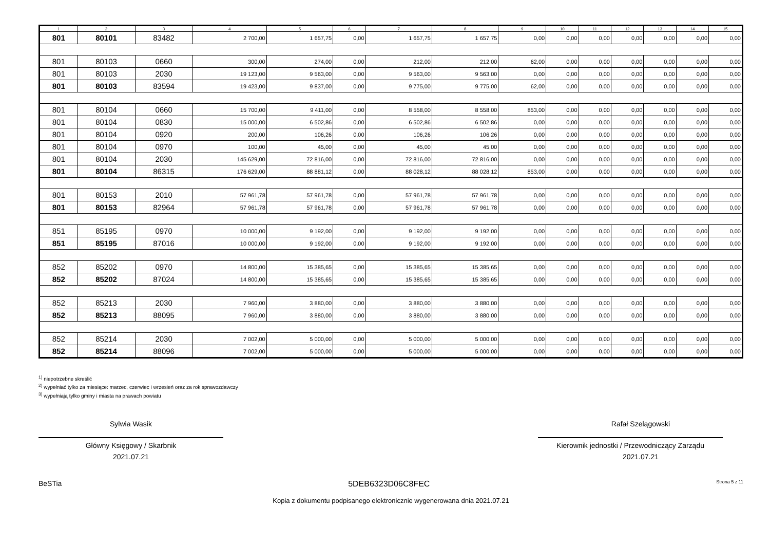| 1 | 2 | 3 | 4 | 5 | 6 | 7 | 8 | 9 | 10 | 11 | 12 | 13 | 14 | 15 |
| --- | --- | --- | --- | --- | --- | --- | --- | --- | --- | --- | --- | --- | --- | --- |
| 801 | 80101 | 83482 | 2 700,00 | 1 657,75 | 0,00 | 1 657,75 | 1 657,75 | 0,00 | 0,00 | 0,00 | 0,00 | 0,00 | 0,00 | 0,00 |
| 801 | 80103 | 0660 | 300,00 | 274,00 | 0,00 | 212,00 | 212,00 | 62,00 | 0,00 | 0,00 | 0,00 | 0,00 | 0,00 | 0,00 |
| 801 | 80103 | 2030 | 19 123,00 | 9 563,00 | 0,00 | 9 563,00 | 9 563,00 | 0,00 | 0,00 | 0,00 | 0,00 | 0,00 | 0,00 | 0,00 |
| 801 | 80103 | 83594 | 19 423,00 | 9 837,00 | 0,00 | 9 775,00 | 9 775,00 | 62,00 | 0,00 | 0,00 | 0,00 | 0,00 | 0,00 | 0,00 |
| 801 | 80104 | 0660 | 15 700,00 | 9 411,00 | 0,00 | 8 558,00 | 8 558,00 | 853,00 | 0,00 | 0,00 | 0,00 | 0,00 | 0,00 | 0,00 |
| 801 | 80104 | 0830 | 15 000,00 | 6 502,86 | 0,00 | 6 502,86 | 6 502,86 | 0,00 | 0,00 | 0,00 | 0,00 | 0,00 | 0,00 | 0,00 |
| 801 | 80104 | 0920 | 200,00 | 106,26 | 0,00 | 106,26 | 106,26 | 0,00 | 0,00 | 0,00 | 0,00 | 0,00 | 0,00 | 0,00 |
| 801 | 80104 | 0970 | 100,00 | 45,00 | 0,00 | 45,00 | 45,00 | 0,00 | 0,00 | 0,00 | 0,00 | 0,00 | 0,00 | 0,00 |
| 801 | 80104 | 2030 | 145 629,00 | 72 816,00 | 0,00 | 72 816,00 | 72 816,00 | 0,00 | 0,00 | 0,00 | 0,00 | 0,00 | 0,00 | 0,00 |
| 801 | 80104 | 86315 | 176 629,00 | 88 881,12 | 0,00 | 88 028,12 | 88 028,12 | 853,00 | 0,00 | 0,00 | 0,00 | 0,00 | 0,00 | 0,00 |
| 801 | 80153 | 2010 | 57 961,78 | 57 961,78 | 0,00 | 57 961,78 | 57 961,78 | 0,00 | 0,00 | 0,00 | 0,00 | 0,00 | 0,00 | 0,00 |
| 801 | 80153 | 82964 | 57 961,78 | 57 961,78 | 0,00 | 57 961,78 | 57 961,78 | 0,00 | 0,00 | 0,00 | 0,00 | 0,00 | 0,00 | 0,00 |
| 851 | 85195 | 0970 | 10 000,00 | 9 192,00 | 0,00 | 9 192,00 | 9 192,00 | 0,00 | 0,00 | 0,00 | 0,00 | 0,00 | 0,00 | 0,00 |
| 851 | 85195 | 87016 | 10 000,00 | 9 192,00 | 0,00 | 9 192,00 | 9 192,00 | 0,00 | 0,00 | 0,00 | 0,00 | 0,00 | 0,00 | 0,00 |
| 852 | 85202 | 0970 | 14 800,00 | 15 385,65 | 0,00 | 15 385,65 | 15 385,65 | 0,00 | 0,00 | 0,00 | 0,00 | 0,00 | 0,00 | 0,00 |
| 852 | 85202 | 87024 | 14 800,00 | 15 385,65 | 0,00 | 15 385,65 | 15 385,65 | 0,00 | 0,00 | 0,00 | 0,00 | 0,00 | 0,00 | 0,00 |
| 852 | 85213 | 2030 | 7 960,00 | 3 880,00 | 0,00 | 3 880,00 | 3 880,00 | 0,00 | 0,00 | 0,00 | 0,00 | 0,00 | 0,00 | 0,00 |
| 852 | 85213 | 88095 | 7 960,00 | 3 880,00 | 0,00 | 3 880,00 | 3 880,00 | 0,00 | 0,00 | 0,00 | 0,00 | 0,00 | 0,00 | 0,00 |
| 852 | 85214 | 2030 | 7 002,00 | 5 000,00 | 0,00 | 5 000,00 | 5 000,00 | 0,00 | 0,00 | 0,00 | 0,00 | 0,00 | 0,00 | 0,00 |
| 852 | 85214 | 88096 | 7 002,00 | 5 000,00 | 0,00 | 5 000,00 | 5 000,00 | 0,00 | 0,00 | 0,00 | 0,00 | 0,00 | 0,00 | 0,00 |
<sup>1)</sup> niepotrzebne skreślić
<sup>2)</sup> wypełniać tylko za miesiące: marzec, czerwiec i wrzesień oraz za rok sprawozdawczy
<sup>3)</sup> wypełniają tylko gminy i miasta na prawach powiatu
Sylwia Wasik
Główny Księgowy / Skarbnik
2021.07.21
Rafał Szelągowski
Kierownik jednostki / Przewodniczący Zarządu
2021.07.21
BeSTia 5DEB6323D06C8FEC Strona 5 z 11
Kopia z dokumentu podpisanego elektronicznie wygenerowana dnia 2021.07.21